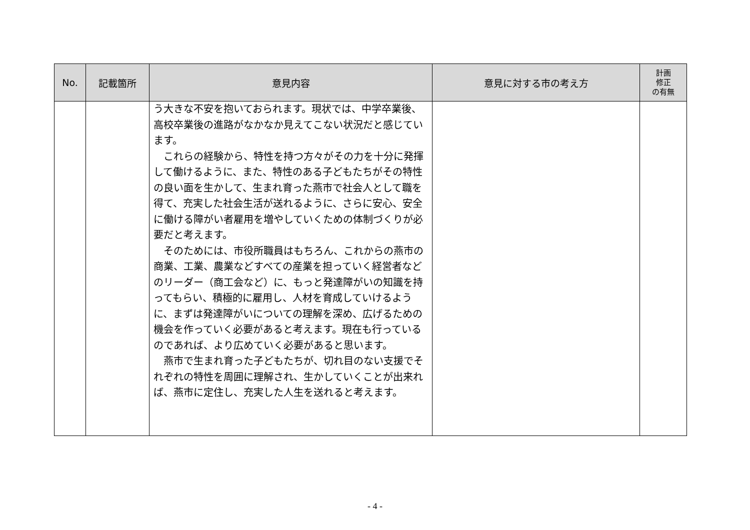| No. | 記載箇所 | 意見内容 | 意見に対する市の考え方 | 計画 修正 の有無 |
| --- | --- | --- | --- | --- |
| | | う大きな不安を抱いておられます。現状では、中学卒業後、高校卒業後の進路がなかなか見えてこない状況だと感じています。 これらの経験から、特性を持つ方々がその力を十分に発揮して働けるように、また、特性のある子どもたちがその特性の良い面を生かして、生まれ育った燕市で社会人として職を得て、充実した社会生活が送れるように、さらに安心、安全に働ける障がい者雇用を増やしていくための体制づくりが必要だと考えます。 そのためには、市役所職員はもちろん、これからの燕市の商業、工業、農業などすべての産業を担っていく経営者などのリーダー（商工会など）に、もっと発達障がいの知識を持ってもらい、積極的に雇用し、人材を育成していけるように、まずは発達障がいについての理解を深め、広げるための機会を作っていく必要があると考えます。現在も行っているのであれば、より広めていく必要があると思います。 燕市で生まれ育った子どもたちが、切れ目のない支援でそれぞれの特性を周囲に理解され、生かしていくことが出来れば、燕市に定住し、充実した人生を送れると考えます。 | | |
- 4 -